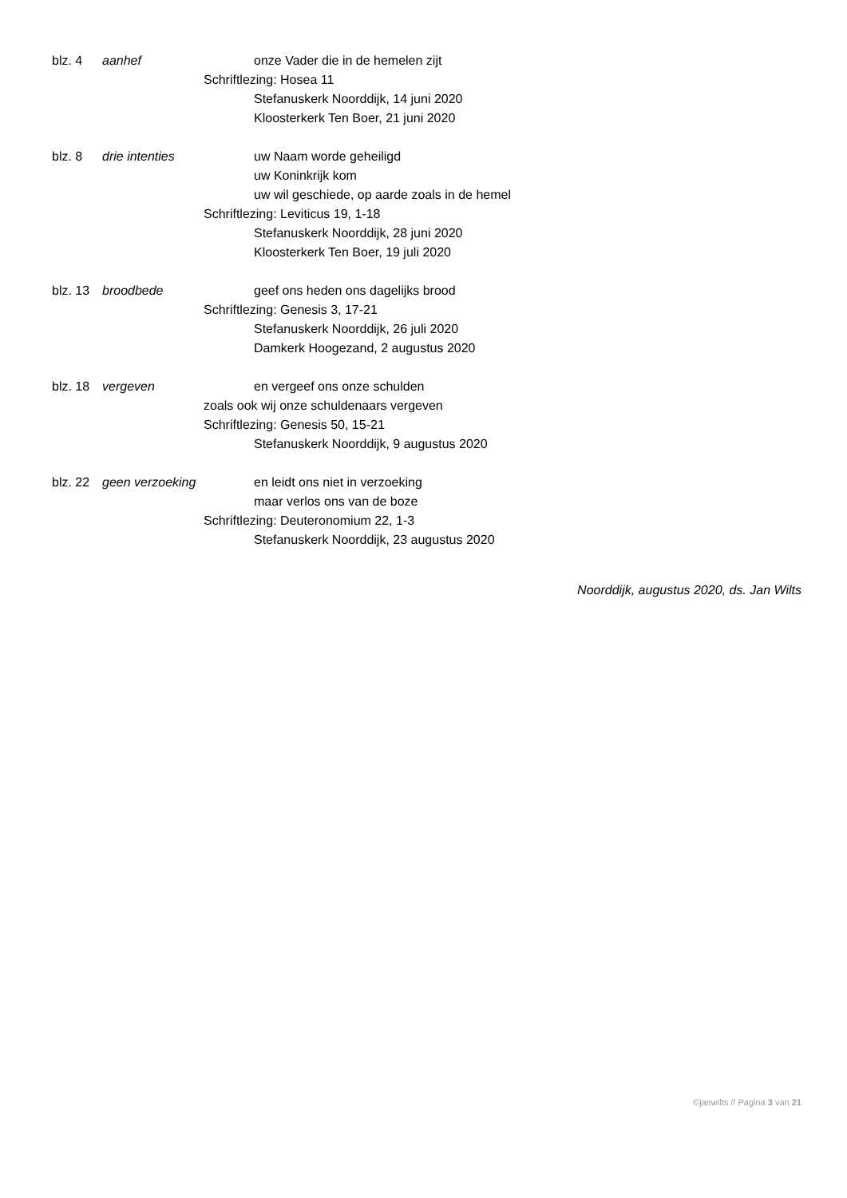blz. 4 aanhef onze Vader die in de hemelen zijt
Schriftlezing: Hosea 11
Stefanuskerk Noorddijk, 14 juni 2020
Kloosterkerk Ten Boer, 21 juni 2020
blz. 8 drie intenties uw Naam worde geheiligd
uw Koninkrijk kom
uw wil geschiede, op aarde zoals in de hemel
Schriftlezing: Leviticus 19, 1-18
Stefanuskerk Noorddijk, 28 juni 2020
Kloosterkerk Ten Boer, 19 juli 2020
blz. 13 broodbede geef ons heden ons dagelijks brood
Schriftlezing: Genesis 3, 17-21
Stefanuskerk Noorddijk, 26 juli 2020
Damkerk Hoogezand, 2 augustus 2020
blz. 18 vergeven en vergeef ons onze schulden
zoals ook wij onze schuldenaars vergeven
Schriftlezing: Genesis 50, 15-21
Stefanuskerk Noorddijk, 9 augustus 2020
blz. 22 geen verzoeking en leidt ons niet in verzoeking
maar verlos ons van de boze
Schriftlezing: Deuteronomium 22, 1-3
Stefanuskerk Noorddijk, 23 augustus 2020
Noorddijk, augustus 2020, ds. Jan Wilts
©janwilts // Pagina 3 van 21